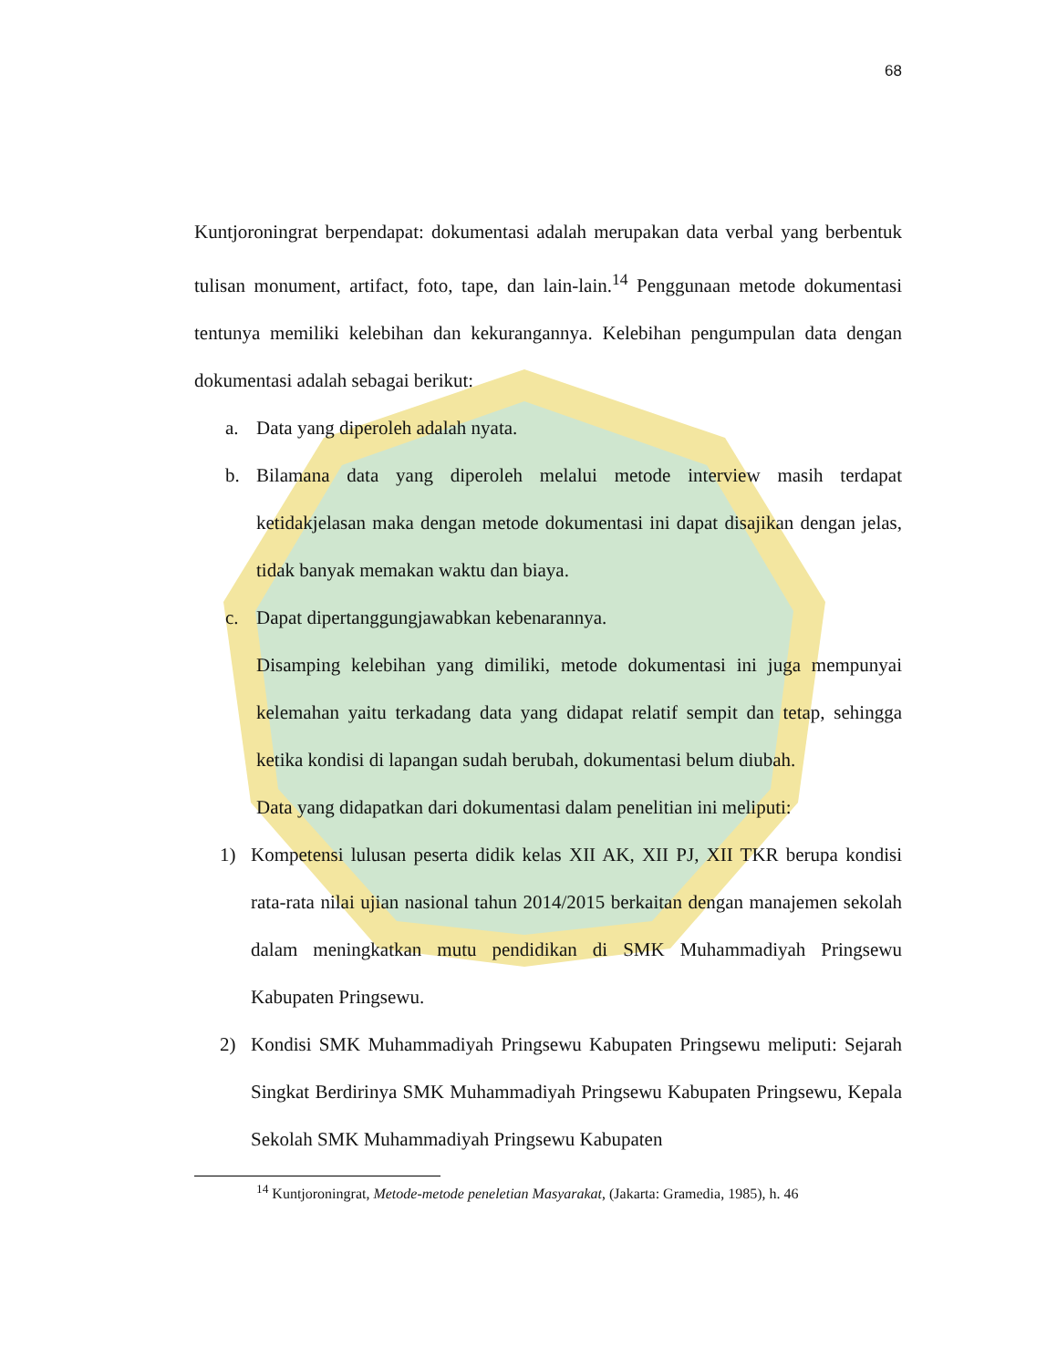68
Kuntjoroningrat berpendapat: dokumentasi adalah merupakan data verbal yang berbentuk tulisan monument, artifact, foto, tape, dan lain-lain.<sup>14</sup> Penggunaan metode dokumentasi tentunya memiliki kelebihan dan kekurangannya. Kelebihan pengumpulan data dengan dokumentasi adalah sebagai berikut:
a. Data yang diperoleh adalah nyata.
b. Bilamana data yang diperoleh melalui metode interview masih terdapat ketidakjelasan maka dengan metode dokumentasi ini dapat disajikan dengan jelas, tidak banyak memakan waktu dan biaya.
c. Dapat dipertanggungjawabkan kebenarannya.
Disamping kelebihan yang dimiliki, metode dokumentasi ini juga mempunyai kelemahan yaitu terkadang data yang didapat relatif sempit dan tetap, sehingga ketika kondisi di lapangan sudah berubah, dokumentasi belum diubah.
Data yang didapatkan dari dokumentasi dalam penelitian ini meliputi:
1) Kompetensi lulusan peserta didik kelas XII AK, XII PJ, XII TKR berupa kondisi rata-rata nilai ujian nasional tahun 2014/2015 berkaitan dengan manajemen sekolah dalam meningkatkan mutu pendidikan di SMK Muhammadiyah Pringsewu Kabupaten Pringsewu.
2) Kondisi SMK Muhammadiyah Pringsewu Kabupaten Pringsewu meliputi: Sejarah Singkat Berdirinya SMK Muhammadiyah Pringsewu Kabupaten Pringsewu, Kepala Sekolah SMK Muhammadiyah Pringsewu Kabupaten
<sup>14</sup> Kuntjoroningrat, Metode-metode peneletian Masyarakat, (Jakarta: Gramedia, 1985), h. 46